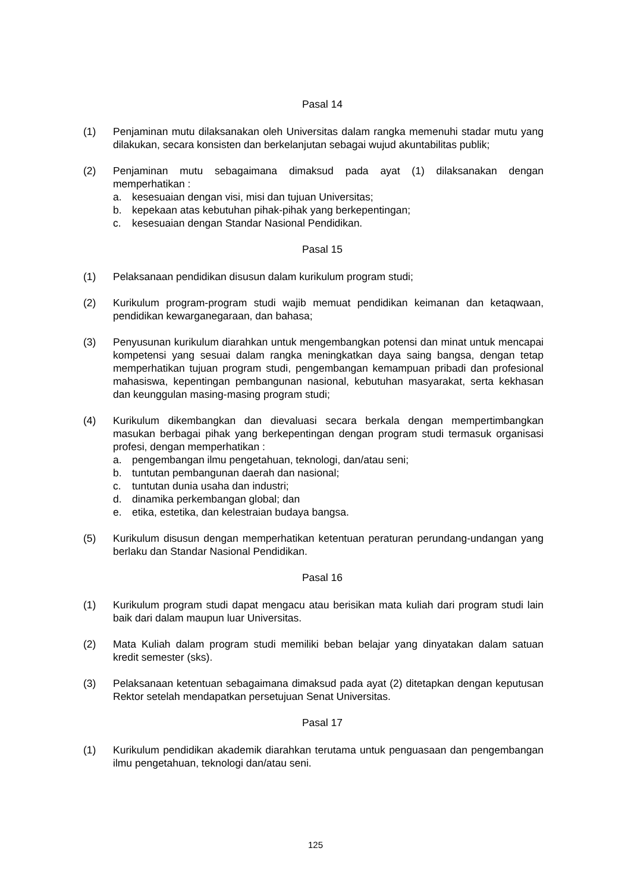Pasal 14
(1) Penjaminan mutu dilaksanakan oleh Universitas dalam rangka memenuhi stadar mutu yang dilakukan, secara konsisten dan berkelanjutan sebagai wujud akuntabilitas publik;
(2) Penjaminan mutu sebagaimana dimaksud pada ayat (1) dilaksanakan dengan memperhatikan :
a. kesesuaian dengan visi, misi dan tujuan Universitas;
b. kepekaan atas kebutuhan pihak-pihak yang berkepentingan;
c. kesesuaian dengan Standar Nasional Pendidikan.
Pasal 15
(1) Pelaksanaan pendidikan disusun dalam kurikulum program studi;
(2) Kurikulum program-program studi wajib memuat pendidikan keimanan dan ketaqwaan, pendidikan kewarganegaraan, dan bahasa;
(3) Penyusunan kurikulum diarahkan untuk mengembangkan potensi dan minat untuk mencapai kompetensi yang sesuai dalam rangka meningkatkan daya saing bangsa, dengan tetap memperhatikan tujuan program studi, pengembangan kemampuan pribadi dan profesional mahasiswa, kepentingan pembangunan nasional, kebutuhan masyarakat, serta kekhasan dan keunggulan masing-masing program studi;
(4) Kurikulum dikembangkan dan dievaluasi secara berkala dengan mempertimbangkan masukan berbagai pihak yang berkepentingan dengan program studi termasuk organisasi profesi, dengan memperhatikan :
a. pengembangan ilmu pengetahuan, teknologi, dan/atau seni;
b. tuntutan pembangunan daerah dan nasional;
c. tuntutan dunia usaha dan industri;
d. dinamika perkembangan global; dan
e. etika, estetika, dan kelestraian budaya bangsa.
(5) Kurikulum disusun dengan memperhatikan ketentuan peraturan perundang-undangan yang berlaku dan Standar Nasional Pendidikan.
Pasal 16
(1) Kurikulum program studi dapat mengacu atau berisikan mata kuliah dari program studi lain baik dari dalam maupun luar Universitas.
(2) Mata Kuliah dalam program studi memiliki beban belajar yang dinyatakan dalam satuan kredit semester (sks).
(3) Pelaksanaan ketentuan sebagaimana dimaksud pada ayat (2) ditetapkan dengan keputusan Rektor setelah mendapatkan persetujuan Senat Universitas.
Pasal 17
(1) Kurikulum pendidikan akademik diarahkan terutama untuk penguasaan dan pengembangan ilmu pengetahuan, teknologi dan/atau seni.
125